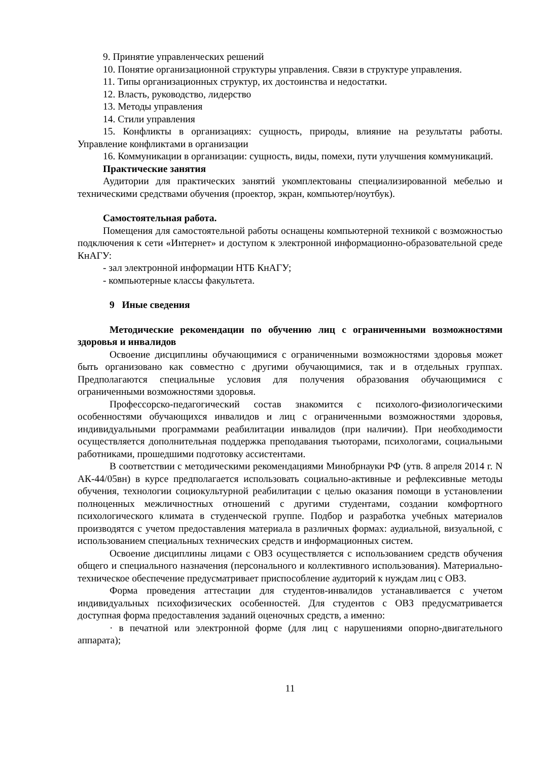9. Принятие управленческих решений
10. Понятие организационной структуры управления. Связи в структуре управления.
11. Типы организационных структур, их достоинства и недостатки.
12. Власть, руководство, лидерство
13. Методы управления
14. Стили управления
15. Конфликты в организациях: сущность, природы, влияние на результаты работы. Управление конфликтами в организации
16. Коммуникации в организации: сущность, виды, помехи, пути улучшения коммуникаций.
Практические занятия
Аудитории для практических занятий укомплектованы специализированной мебелью и техническими средствами обучения (проектор, экран, компьютер/ноутбук).
Самостоятельная работа.
Помещения для самостоятельной работы оснащены компьютерной техникой с возможностью подключения к сети «Интернет» и доступом к электронной информационно-образовательной среде КнАГУ:
- зал электронной информации НТБ КнАГУ;
- компьютерные классы факультета.
9 Иные сведения
Методические рекомендации по обучению лиц с ограниченными возможностями здоровья и инвалидов
Освоение дисциплины обучающимися с ограниченными возможностями здоровья может быть организовано как совместно с другими обучающимися, так и в отдельных группах. Предполагаются специальные условия для получения образования обучающимися с ограниченными возможностями здоровья.
Профессорско-педагогический состав знакомится с психолого-физиологическими особенностями обучающихся инвалидов и лиц с ограниченными возможностями здоровья, индивидуальными программами реабилитации инвалидов (при наличии). При необходимости осуществляется дополнительная поддержка преподавания тьюторами, психологами, социальными работниками, прошедшими подготовку ассистентами.
В соответствии с методическими рекомендациями Минобрнауки РФ (утв. 8 апреля 2014 г. N АК-44/05вн) в курсе предполагается использовать социально-активные и рефлексивные методы обучения, технологии социокультурной реабилитации с целью оказания помощи в установлении полноценных межличностных отношений с другими студентами, создании комфортного психологического климата в студенческой группе. Подбор и разработка учебных материалов производятся с учетом предоставления материала в различных формах: аудиальной, визуальной, с использованием специальных технических средств и информационных систем.
Освоение дисциплины лицами с ОВЗ осуществляется с использованием средств обучения общего и специального назначения (персонального и коллективного использования). Материально-техническое обеспечение предусматривает приспособление аудиторий к нуждам лиц с ОВЗ.
Форма проведения аттестации для студентов-инвалидов устанавливается с учетом индивидуальных психофизических особенностей. Для студентов с ОВЗ предусматривается доступная форма предоставления заданий оценочных средств, а именно:
· в печатной или электронной форме (для лиц с нарушениями опорно-двигательного аппарата);
11